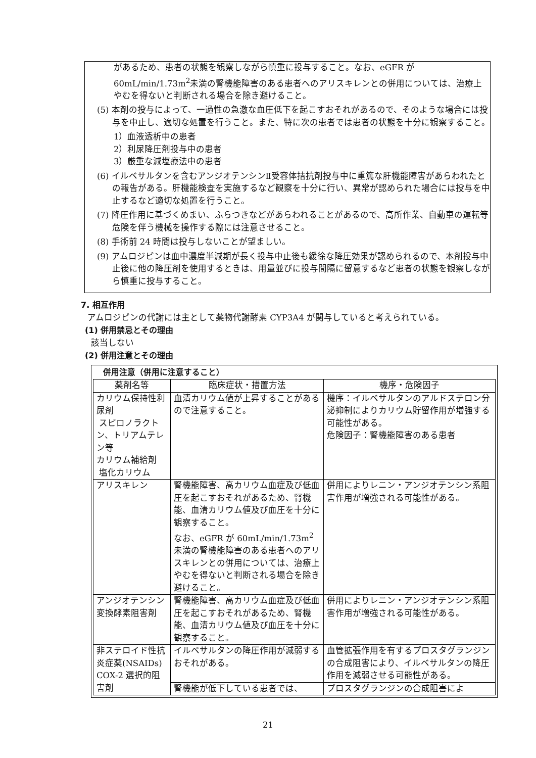があるため、患者の状態を観察しながら慎重に投与すること。なお、eGFR が60mL/min/1.73m<sup>2</sup>未満の腎機能障害のある患者へのアリスキレンとの併用については、治療上やむを得ないと判断される場合を除き避けること。
(5) 本剤の投与によって、一過性の急激な血圧低下を起こすおそれがあるので、そのような場合には投与を中止し、適切な処置を行うこと。また、特に次の患者では患者の状態を十分に観察すること。
1）血液透析中の患者
2）利尿降圧剤投与中の患者
3）厳重な減塩療法中の患者
(6) イルベサルタンを含むアンジオテンシンⅡ受容体拮抗剤投与中に重篤な肝機能障害があらわれたとの報告がある。肝機能検査を実施するなど観察を十分に行い、異常が認められた場合には投与を中止するなど適切な処置を行うこと。
(7) 降圧作用に基づくめまい、ふらつきなどがあらわれることがあるので、高所作業、自動車の運転等危険を伴う機械を操作する際には注意させること。
(8) 手術前 24 時間は投与しないことが望ましい。
(9) アムロジピンは血中濃度半減期が長く投与中止後も緩徐な降圧効果が認められるので、本剤投与中止後に他の降圧剤を使用するときは、用量並びに投与間隔に留意するなど患者の状態を観察しながら慎重に投与すること。
7. 相互作用
アムロジピンの代謝には主として薬物代謝酵素 CYP3A4 が関与していると考えられている。
(1) 併用禁忌とその理由
該当しない
(2) 併用注意とその理由
併用注意（併用に注意すること）
| 薬剤名等 | 臨床症状・措置方法 | 機序・危険因子 |
| --- | --- | --- |
| カリウム保持性利尿剤 スピロノラクトン、トリアムテレン等 カリウム補給剤 塩化カリウム | 血清カリウム値が上昇することがあるので注意すること。 | 機序：イルベサルタンのアルドステロン分泌抑制によりカリウム貯留作用が増強する可能性がある。 危険因子：腎機能障害のある患者 |
| アリスキレン | 腎機能障害、高カリウム血症及び低血圧を起こすおそれがあるため、腎機能、血清カリウム値及び血圧を十分に観察すること。 なお、eGFR が 60mL/min/1.73m<sup>2</sup>未満の腎機能障害のある患者へのアリスキレンとの併用については、治療上やむを得ないと判断される場合を除き避けること。 | 併用によりレニン・アンジオテンシン系阻害作用が増強される可能性がある。 |
| アンジオテンシン変換酵素阻害剤 | 腎機能障害、高カリウム血症及び低血圧を起こすおそれがあるため、腎機能、血清カリウム値及び血圧を十分に観察すること。 | 併用によりレニン・アンジオテンシン系阻害作用が増強される可能性がある。 |
| 非ステロイド性抗炎症薬(NSAIDs) COX-2 選択的阻害剤 | イルベサルタンの降圧作用が減弱するおそれがある。 | 血管拡張作用を有するプロスタグランジンの合成阻害により、イルベサルタンの降圧作用を減弱させる可能性がある。 |
| | 腎機能が低下している患者では、 | プロスタグランジンの合成阻害によ |
21